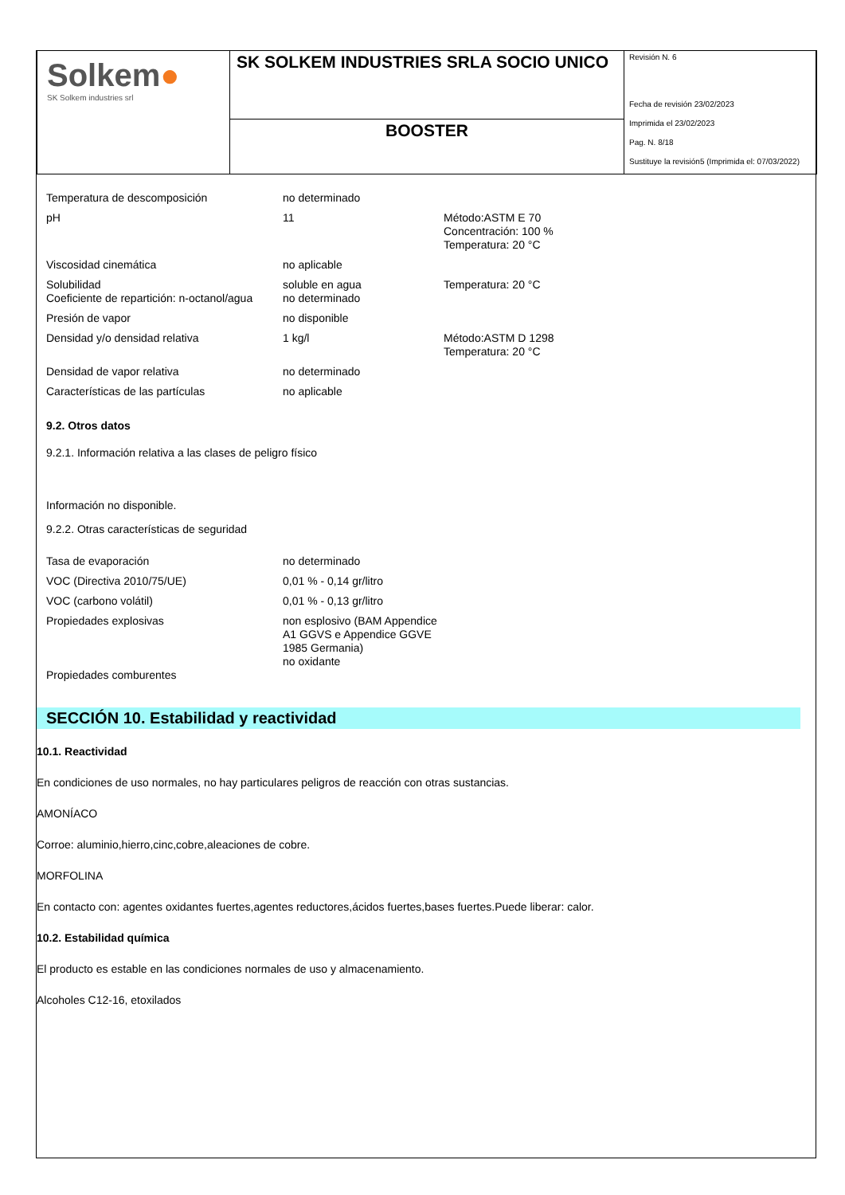Solkem●
SK Solkem industries srl
SK SOLKEM INDUSTRIES SRLA SOCIO UNICO
BOOSTER
Revisión N. 6
Fecha de revisión 23/02/2023
Imprimida el 23/02/2023
Pag. N. 8/18
Sustituye la revisión5 (Imprimida el: 07/03/2022)
| Temperatura de descomposición | no determinado | |
| pH | 11 | Método:ASTM E 70 Concentración: 100 % Temperatura: 20 °C |
| Viscosidad cinemática | no aplicable | |
| Solubilidad Coeficiente de repartición: n-octanol/agua | soluble en agua no determinado | Temperatura: 20 °C |
| Presión de vapor | no disponible | |
| Densidad y/o densidad relativa | 1 kg/l | Método:ASTM D 1298 Temperatura: 20 °C |
| Densidad de vapor relativa | no determinado | |
| Características de las partículas | no aplicable | |
9.2. Otros datos
9.2.1. Información relativa a las clases de peligro físico
Información no disponible.
9.2.2. Otras características de seguridad
| Tasa de evaporación | no determinado |
| VOC (Directiva 2010/75/UE) | 0,01 % - 0,14 gr/litro |
| VOC (carbono volátil) | 0,01 % - 0,13 gr/litro |
| Propiedades explosivas Propiedades comburentes | non esplosivo (BAM Appendice A1 GGVS e Appendice GGVE 1985 Germania) no oxidante |
SECCIÓN 10. Estabilidad y reactividad
10.1. Reactividad
En condiciones de uso normales, no hay particulares peligros de reacción con otras sustancias.
AMONÍACO
Corroe: aluminio,hierro,cinc,cobre,aleaciones de cobre.
MORFOLINA
En contacto con: agentes oxidantes fuertes,agentes reductores,ácidos fuertes,bases fuertes.Puede liberar: calor.
10.2. Estabilidad química
El producto es estable en las condiciones normales de uso y almacenamiento.
Alcoholes C12-16, etoxilados